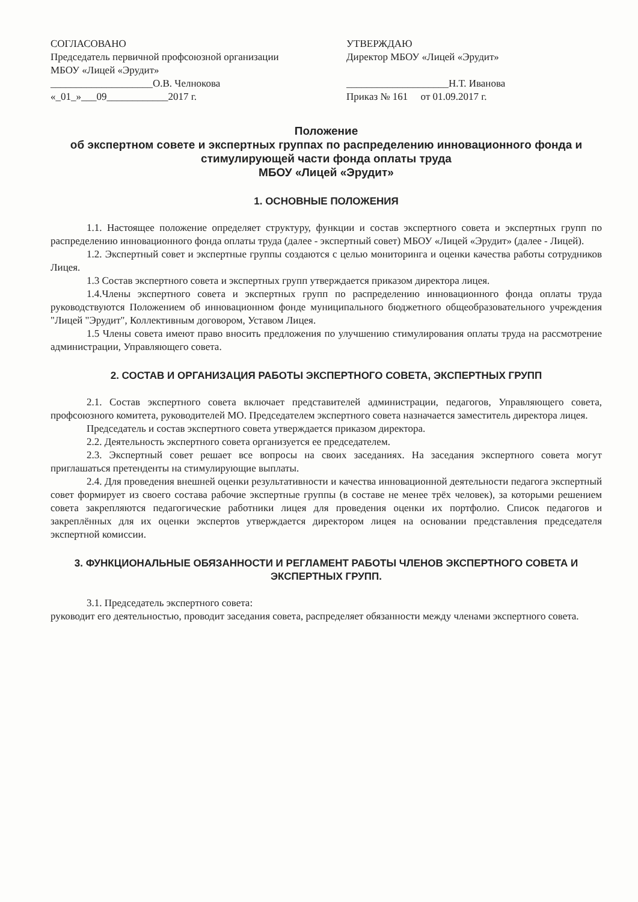СОГЛАСОВАНО
Председатель первичной профсоюзной организации МБОУ «Лицей «Эрудит»
____________________О.В. Челнокова
«_01_»___09____________2017 г.
УТВЕРЖДАЮ
Директор МБОУ «Лицей «Эрудит»
____________________Н.Т. Иванова
Приказ № 161 от 01.09.2017 г.
Положение
об экспертном совете и экспертных группах по распределению инновационного фонда и стимулирующей части фонда оплаты труда
МБОУ «Лицей «Эрудит»
1. ОСНОВНЫЕ ПОЛОЖЕНИЯ
1.1. Настоящее положение определяет структуру, функции и состав экспертного совета и экспертных групп по распределению инновационного фонда оплаты труда (далее - экспертный совет) МБОУ «Лицей «Эрудит» (далее - Лицей).
1.2. Экспертный совет и экспертные группы создаются с целью мониторинга и оценки качества работы сотрудников Лицея.
1.3 Состав экспертного совета и экспертных групп утверждается приказом директора лицея.
1.4.Члены экспертного совета и экспертных групп по распределению инновационного фонда оплаты труда руководствуются Положением об инновационном фонде муниципального бюджетного общеобразовательного учреждения "Лицей "Эрудит", Коллективным договором, Уставом Лицея.
1.5 Члены совета имеют право вносить предложения по улучшению стимулирования оплаты труда на рассмотрение администрации, Управляющего совета.
2. СОСТАВ И ОРГАНИЗАЦИЯ РАБОТЫ ЭКСПЕРТНОГО СОВЕТА, ЭКСПЕРТНЫХ ГРУПП
2.1. Состав экспертного совета включает представителей администрации, педагогов, Управляющего совета, профсоюзного комитета, руководителей МО. Председателем экспертного совета назначается заместитель директора лицея.
Председатель и состав экспертного совета утверждается приказом директора.
2.2. Деятельность экспертного совета организуется ее председателем.
2.3. Экспертный совет решает все вопросы на своих заседаниях. На заседания экспертного совета могут приглашаться претенденты на стимулирующие выплаты.
2.4. Для проведения внешней оценки результативности и качества инновационной деятельности педагога экспертный совет формирует из своего состава рабочие экспертные группы (в составе не менее трёх человек), за которыми решением совета закрепляются педагогические работники лицея для проведения оценки их портфолио. Список педагогов и закреплённых для их оценки экспертов утверждается директором лицея на основании представления председателя экспертной комиссии.
3. ФУНКЦИОНАЛЬНЫЕ ОБЯЗАННОСТИ И РЕГЛАМЕНТ РАБОТЫ ЧЛЕНОВ ЭКСПЕРТНОГО СОВЕТА И ЭКСПЕРТНЫХ ГРУПП.
3.1. Председатель экспертного совета:
руководит его деятельностью, проводит заседания совета, распределяет обязанности между членами экспертного совета.